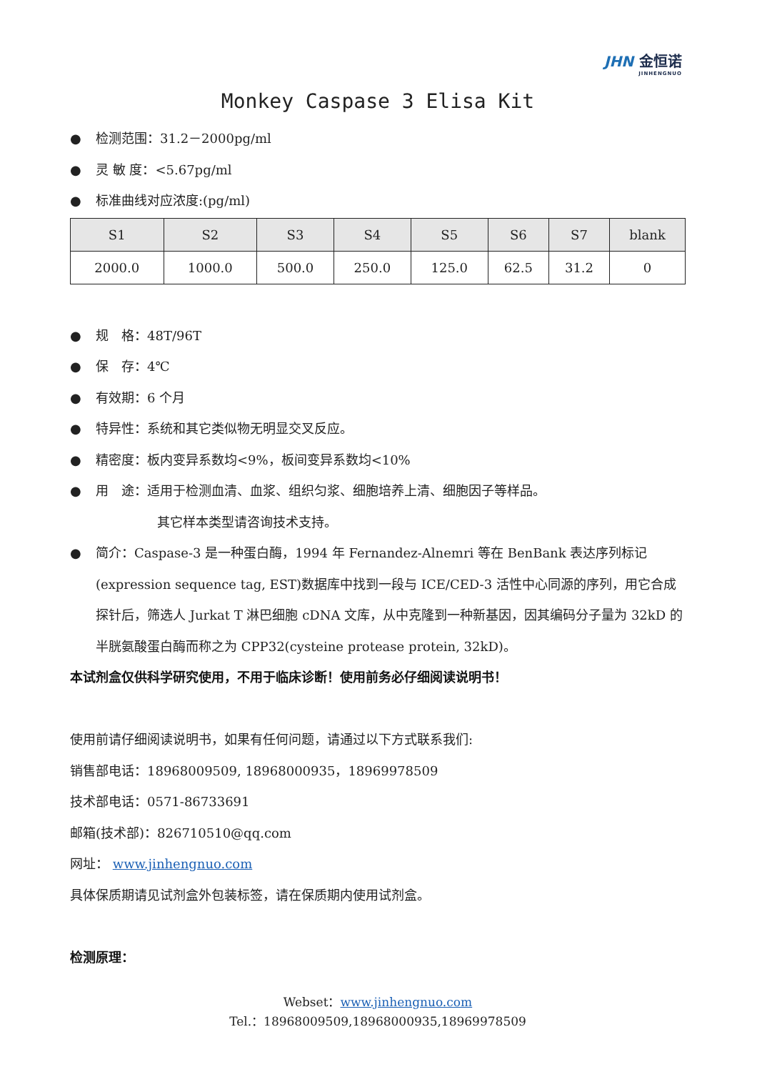JHN 金恒诺
JINHENGNUO
Monkey Caspase 3 Elisa Kit
● 检测范围：31.2－2000pg/ml
● 灵 敏 度：<5.67pg/ml
● 标准曲线对应浓度:(pg/ml)
| S1 | S2 | S3 | S4 | S5 | S6 | S7 | blank |
| --- | --- | --- | --- | --- | --- | --- | --- |
| 2000.0 | 1000.0 | 500.0 | 250.0 | 125.0 | 62.5 | 31.2 | 0 |
● 规　格：48T/96T
● 保　存：4℃
● 有效期：6 个月
● 特异性：系统和其它类似物无明显交叉反应。
● 精密度：板内变异系数均<9%，板间变异系数均<10%
● 用　途：适用于检测血清、血浆、组织匀浆、细胞培养上清、细胞因子等样品。
其它样本类型请咨询技术支持。
● 简介：Caspase-3 是一种蛋白酶，1994 年 Fernandez-Alnemri 等在 BenBank 表达序列标记 (expression sequence tag, EST)数据库中找到一段与 ICE/CED-3 活性中心同源的序列，用它合成探针后，筛选人 Jurkat T 淋巴细胞 cDNA 文库，从中克隆到一种新基因，因其编码分子量为 32kD 的半胱氨酸蛋白酶而称之为 CPP32(cysteine protease protein, 32kD)。
本试剂盒仅供科学研究使用，不用于临床诊断！使用前务必仔细阅读说明书！
使用前请仔细阅读说明书，如果有任何问题，请通过以下方式联系我们:
销售部电话：18968009509, 18968000935，18969978509
技术部电话：0571-86733691
邮箱(技术部)：826710510@qq.com
网址： www.jinhengnuo.com
具体保质期请见试剂盒外包装标签，请在保质期内使用试剂盒。
检测原理：
Webset：www.jinhengnuo.com
Tel.：18968009509,18968000935,18969978509